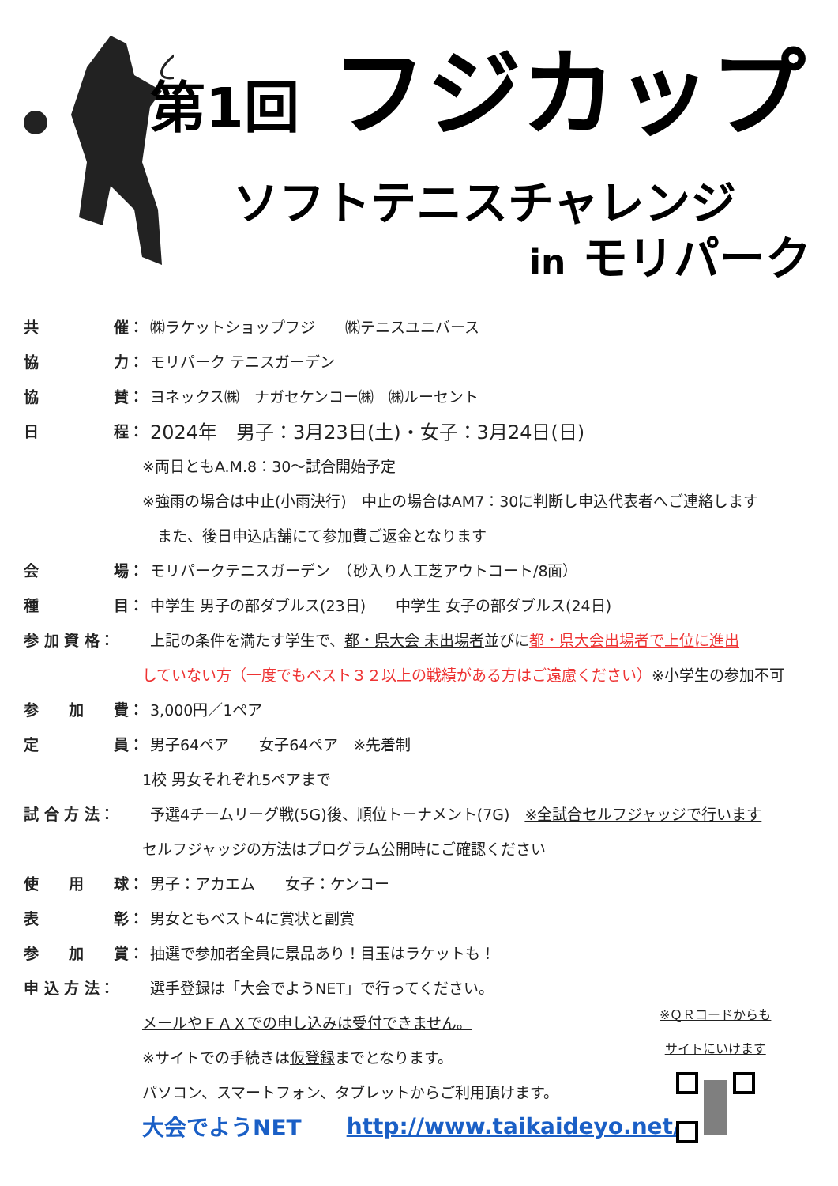第1回 フジカップ
ソフトテニスチャレンジ
in モリパーク
共 催：
㈱ラケットショップフジ　　㈱テニスユニバース
協 力： モリパーク テニスガーデン
協 賛：
ヨネックス㈱　ナガセケンコー㈱　㈱ルーセント
日 程：
2024年　男子：3月23日(土)・女子：3月24日(日)
※両日ともA.M.8：30～試合開始予定
※強雨の場合は中止(小雨決行)　中止の場合はAM7：30に判断し申込代表者へご連絡します
　また、後日申込店舗にて参加費ご返金となります
会 場：
モリパークテニスガーデン　（砂入り人工芝アウトコート/8面）
種 目：
中学生 男子の部ダブルス(23日)　　中学生 女子の部ダブルス(24日)
参 加 資 格：
上記の条件を満たす学生で、都・県大会 未出場者並びに都・県大会出場者で上位に進出
していない方 （一度でもベスト３２以上の戦績がある方はご遠慮ください） ※小学生の参加不可
参 加 費： 3,000円／1ペア
定 員： 男子64ペア　　女子64ペア　※先着制
1校 男女それぞれ5ペアまで
試 合 方 法：
予選4チームリーグ戦(5G)後、順位トーナメント(7G)　※全試合セルフジャッジで行います
セルフジャッジの方法はプログラム公開時にご確認ください
使 用 球： 男子：アカエム　　女子：ケンコー
表 彰： 男女ともベスト4に賞状と副賞
参 加 賞：
抽選で参加者全員に景品あり！目玉はラケットも！
申 込 方 法：
選手登録は「大会でようNET」で行ってください。
メールやＦＡＸでの申し込みは受付できません。
※サイトでの手続きは 仮登録 までとなります。
パソコン、スマートフォン、タブレットからご利用頂けます。
大会でようNET　　　http://www.taikaideyo.net/
※ＱＲコードからも
サイトにいけます